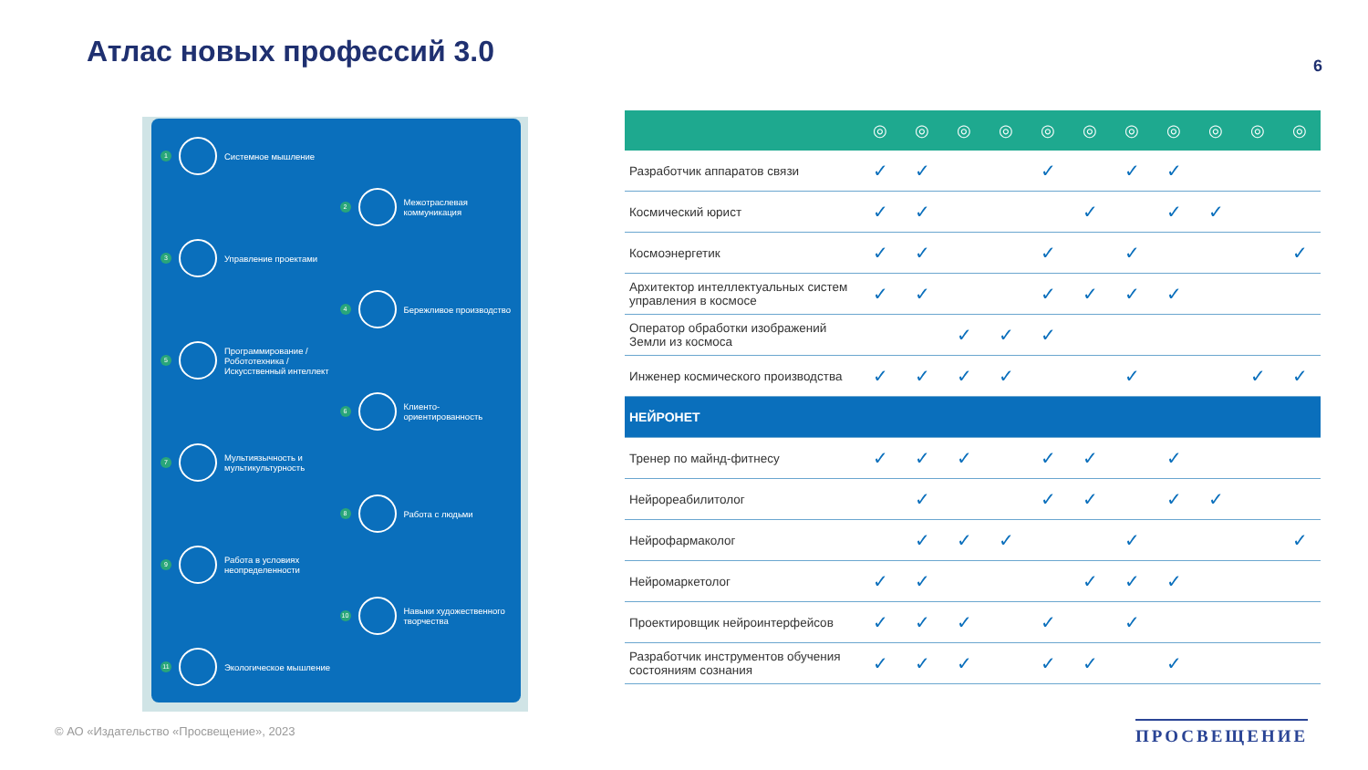Атлас новых профессий 3.0 6
1 Системное мышление
2 Межотраслевая коммуникация
3 Управление проектами
4 Бережливое производство
5 Программирование / Робототехника / Искусственный интеллект
6 Клиенто-ориентированность
7 Мультиязычность и мультикультурность
8 Работа с людьми
9 Работа в условиях неопределенности
10 Навыки художественного творчества
11 Экологическое мышление
| | ◎ | ◎ | ◎ | ◎ | ◎ | ◎ | ◎ | ◎ | ◎ | ◎ | ◎ |
| --- | --- | --- | --- | --- | --- | --- | --- | --- | --- | --- | --- |
| Разработчик аппаратов связи | ✓ | ✓ | | | ✓ | | ✓ | ✓ | | | |
| Космический юрист | ✓ | ✓ | | | | ✓ | | ✓ | ✓ | | |
| Космоэнергетик | ✓ | ✓ | | | ✓ | | ✓ | | | | ✓ |
| Архитектор интеллектуальных систем управления в космосе | ✓ | ✓ | | | ✓ | ✓ | ✓ | ✓ | | | |
| Оператор обработки изображений Земли из космоса | | | ✓ | ✓ | ✓ | | | | | | |
| Инженер космического производства | ✓ | ✓ | ✓ | ✓ | | | ✓ | | | ✓ | ✓ |
| НЕЙРОНЕТ | | | | | | | | | | | |
| Тренер по майнд-фитнесу | ✓ | ✓ | ✓ | | ✓ | ✓ | | ✓ | | | |
| Нейрореабилитолог | | ✓ | | | ✓ | ✓ | | ✓ | ✓ | | |
| Нейрофармаколог | | ✓ | ✓ | ✓ | | | ✓ | | | | ✓ |
| Нейромаркетолог | ✓ | ✓ | | | | ✓ | ✓ | ✓ | | | |
| Проектировщик нейроинтерфейсов | ✓ | ✓ | ✓ | | ✓ | | ✓ | | | | |
| Разработчик инструментов обучения состояниям сознания | ✓ | ✓ | ✓ | | ✓ | ✓ | | ✓ | | | |
© АО «Издательство «Просвещение», 2023
ПРОСВЕЩЕНИЕ